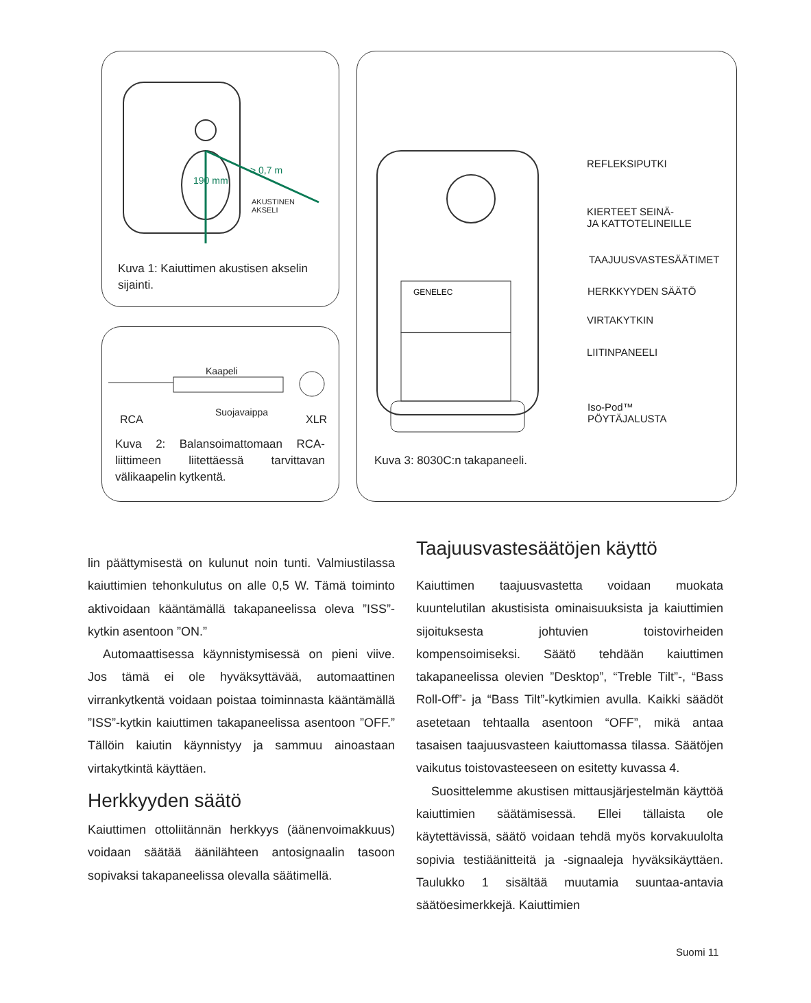> 0,7 m
190 mm
AKUSTINEN
AKSELI
Kuva 1: Kaiuttimen akustisen akselin sijainti.
Kaapeli
Suojavaippa
RCA XLR
Kuva 2: Balansoimattomaan RCA-liittimeen liitettäessä tarvittavan välikaapelin kytkentä.
GENELEC
REFLEKSIPUTKI
KIERTEET SEINÄ-
JA KATTOTELINEILLE
TAAJUUSVASTESÄÄTIMET
HERKKYYDEN SÄÄTÖ
VIRTAKYTKIN
LIITINPANEELI
Iso-Pod™
PÖYTÄJALUSTA
Kuva 3: 8030C:n takapaneeli.
lin päättymisestä on kulunut noin tunti. Valmiustilassa kaiuttimien tehonkulutus on alle 0,5 W. Tämä toiminto aktivoidaan kääntämällä takapaneelissa oleva ”ISS”-kytkin asentoon ”ON.”
Automaattisessa käynnistymisessä on pieni viive. Jos tämä ei ole hyväksyttävää, automaattinen virrankytkentä voidaan poistaa toiminnasta kääntämällä ”ISS”-kytkin kaiuttimen takapaneelissa asentoon ”OFF.” Tällöin kaiutin käynnistyy ja sammuu ainoastaan virtakytkintä käyttäen.
Herkkyyden säätö
Kaiuttimen ottoliitännän herkkyys (äänenvoimakkuus) voidaan säätää äänilähteen antosignaalin tasoon sopivaksi takapaneelissa olevalla säätimellä.
Taajuusvastesäätöjen käyttö
Kaiuttimen taajuusvastetta voidaan muokata kuuntelutilan akustisista ominaisuuksista ja kaiuttimien sijoituksesta johtuvien toistovirheiden kompensoimiseksi. Säätö tehdään kaiuttimen takapaneelissa olevien ”Desktop”, “Treble Tilt”-, “Bass Roll-Off”- ja “Bass Tilt”-kytkimien avulla. Kaikki säädöt asetetaan tehtaalla asentoon “OFF”, mikä antaa tasaisen taajuusvasteen kaiuttomassa tilassa. Säätöjen vaikutus toistovasteeseen on esitetty kuvassa 4.
Suosittelemme akustisen mittausjärjestelmän käyttöä kaiuttimien säätämisessä. Ellei tällaista ole käytettävissä, säätö voidaan tehdä myös korvakuulolta sopivia testiäänitteitä ja -signaaleja hyväksikäyttäen. Taulukko 1 sisältää muutamia suuntaa-antavia säätöesimerkkejä. Kaiuttimien
Suomi 11